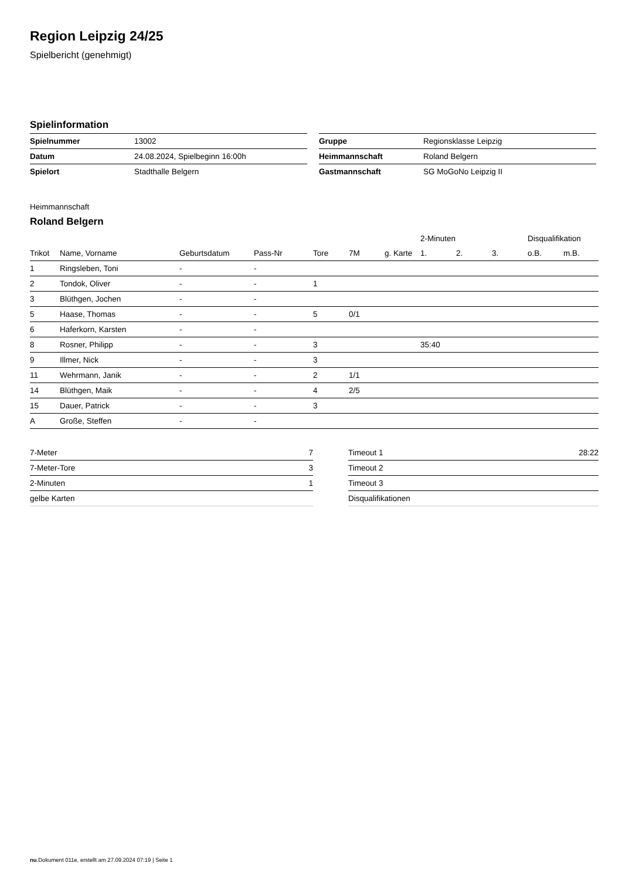Region Leipzig 24/25
Spielbericht (genehmigt)
Spielinformation
| Spielnummer | 13002 |
| Datum | 24.08.2024, Spielbeginn 16:00h |
| Spielort | Stadthalle Belgern |
| Gruppe | Regionsklasse Leipzig |
| Heimmannschaft | Roland Belgern |
| Gastmannschaft | SG MoGoNo Leipzig II |
Heimmannschaft
Roland Belgern
| | | | | | | | 2-Minuten | | | Disqualifikation | |
| --- | --- | --- | --- | --- | --- | --- | --- | --- | --- | --- | --- |
| Trikot | Name, Vorname | Geburtsdatum | Pass-Nr | Tore | 7M | g. Karte | 1. | 2. | 3. | o.B. | m.B. |
| 1 | Ringsleben, Toni | - | - | | | | | | | | |
| 2 | Tondok, Oliver | - | - | 1 | | | | | | | |
| 3 | Blüthgen, Jochen | - | - | | | | | | | | |
| 5 | Haase, Thomas | - | - | 5 | 0/1 | | | | | | |
| 6 | Haferkorn, Karsten | - | - | | | | | | | | |
| 8 | Rosner, Philipp | - | - | 3 | | | 35:40 | | | | |
| 9 | Illmer, Nick | - | - | 3 | | | | | | | |
| 11 | Wehrmann, Janik | - | - | 2 | 1/1 | | | | | | |
| 14 | Blüthgen, Maik | - | - | 4 | 2/5 | | | | | | |
| 15 | Dauer, Patrick | - | - | 3 | | | | | | | |
| A | Große, Steffen | - | - | | | | | | | | |
| 7-Meter | 7 |
| 7-Meter-Tore | 3 |
| 2-Minuten | 1 |
| gelbe Karten | |
| Timeout 1 | 28:22 |
| Timeout 2 | |
| Timeout 3 | |
| Disqualifikationen | |
nu.Dokument 011e, erstellt am 27.09.2024 07:19 | Seite 1